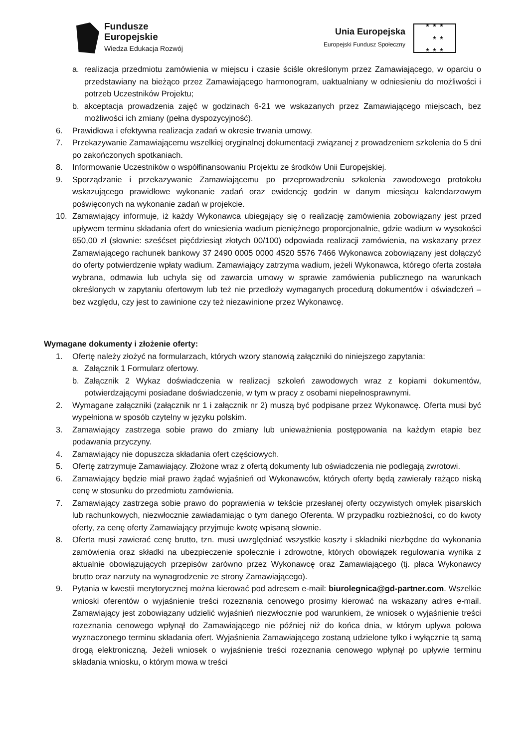Fundusze
Europejskie
Wiedza Edukacja Rozwój
Unia Europejska
Europejski Fundusz Społeczny
★ ★ ★
★ ★
★ ★ ★
a. realizacja przedmiotu zamówienia w miejscu i czasie ściśle określonym przez Zamawiającego, w oparciu o przedstawiany na bieżąco przez Zamawiającego harmonogram, uaktualniany w odniesieniu do możliwości i potrzeb Uczestników Projektu;
b. akceptacja prowadzenia zajęć w godzinach 6-21 we wskazanych przez Zamawiającego miejscach, bez możliwości ich zmiany (pełna dyspozycyjność).
6. Prawidłowa i efektywna realizacja zadań w okresie trwania umowy.
7. Przekazywanie Zamawiającemu wszelkiej oryginalnej dokumentacji związanej z prowadzeniem szkolenia do 5 dni po zakończonych spotkaniach.
8. Informowanie Uczestników o współfinansowaniu Projektu ze środków Unii Europejskiej.
9. Sporządzanie i przekazywanie Zamawiającemu po przeprowadzeniu szkolenia zawodowego protokołu wskazującego prawidłowe wykonanie zadań oraz ewidencję godzin w danym miesiącu kalendarzowym poświęconych na wykonanie zadań w projekcie.
10. Zamawiający informuje, iż każdy Wykonawca ubiegający się o realizację zamówienia zobowiązany jest przed upływem terminu składania ofert do wniesienia wadium pieniężnego proporcjonalnie, gdzie wadium w wysokości 650,00 zł (słownie: sześćset pięćdziesiąt złotych 00/100) odpowiada realizacji zamówienia, na wskazany przez Zamawiającego rachunek bankowy 37 2490 0005 0000 4520 5576 7466 Wykonawca zobowiązany jest dołączyć do oferty potwierdzenie wpłaty wadium. Zamawiający zatrzyma wadium, jeżeli Wykonawca, którego oferta została wybrana, odmawia lub uchyla się od zawarcia umowy w sprawie zamówienia publicznego na warunkach określonych w zapytaniu ofertowym lub też nie przedłoży wymaganych procedurą dokumentów i oświadczeń – bez względu, czy jest to zawinione czy też niezawinione przez Wykonawcę.
Wymagane dokumenty i złożenie oferty:
1. Ofertę należy złożyć na formularzach, których wzory stanowią załączniki do niniejszego zapytania:
a. Załącznik 1 Formularz ofertowy.
b. Załącznik 2 Wykaz doświadczenia w realizacji szkoleń zawodowych wraz z kopiami dokumentów, potwierdzającymi posiadane doświadczenie, w tym w pracy z osobami niepełnosprawnymi.
2. Wymagane załączniki (załącznik nr 1 i załącznik nr 2) muszą być podpisane przez Wykonawcę. Oferta musi być wypełniona w sposób czytelny w języku polskim.
3. Zamawiający zastrzega sobie prawo do zmiany lub unieważnienia postępowania na każdym etapie bez podawania przyczyny.
4. Zamawiający nie dopuszcza składania ofert częściowych.
5. Ofertę zatrzymuje Zamawiający. Złożone wraz z ofertą dokumenty lub oświadczenia nie podlegają zwrotowi.
6. Zamawiający będzie miał prawo żądać wyjaśnień od Wykonawców, których oferty będą zawierały rażąco niską cenę w stosunku do przedmiotu zamówienia.
7. Zamawiający zastrzega sobie prawo do poprawienia w tekście przesłanej oferty oczywistych omyłek pisarskich lub rachunkowych, niezwłocznie zawiadamiając o tym danego Oferenta. W przypadku rozbieżności, co do kwoty oferty, za cenę oferty Zamawiający przyjmuje kwotę wpisaną słownie.
8. Oferta musi zawierać cenę brutto, tzn. musi uwzględniać wszystkie koszty i składniki niezbędne do wykonania zamówienia oraz składki na ubezpieczenie społecznie i zdrowotne, których obowiązek regulowania wynika z aktualnie obowiązujących przepisów zarówno przez Wykonawcę oraz Zamawiającego (tj. płaca Wykonawcy brutto oraz narzuty na wynagrodzenie ze strony Zamawiającego).
9. Pytania w kwestii merytorycznej można kierować pod adresem e-mail: biurolegnica@gd-partner.com. Wszelkie wnioski oferentów o wyjaśnienie treści rozeznania cenowego prosimy kierować na wskazany adres e-mail. Zamawiający jest zobowiązany udzielić wyjaśnień niezwłocznie pod warunkiem, że wniosek o wyjaśnienie treści rozeznania cenowego wpłynął do Zamawiającego nie później niż do końca dnia, w którym upływa połowa wyznaczonego terminu składania ofert. Wyjaśnienia Zamawiającego zostaną udzielone tylko i wyłącznie tą samą drogą elektroniczną. Jeżeli wniosek o wyjaśnienie treści rozeznania cenowego wpłynął po upływie terminu składania wniosku, o którym mowa w treści